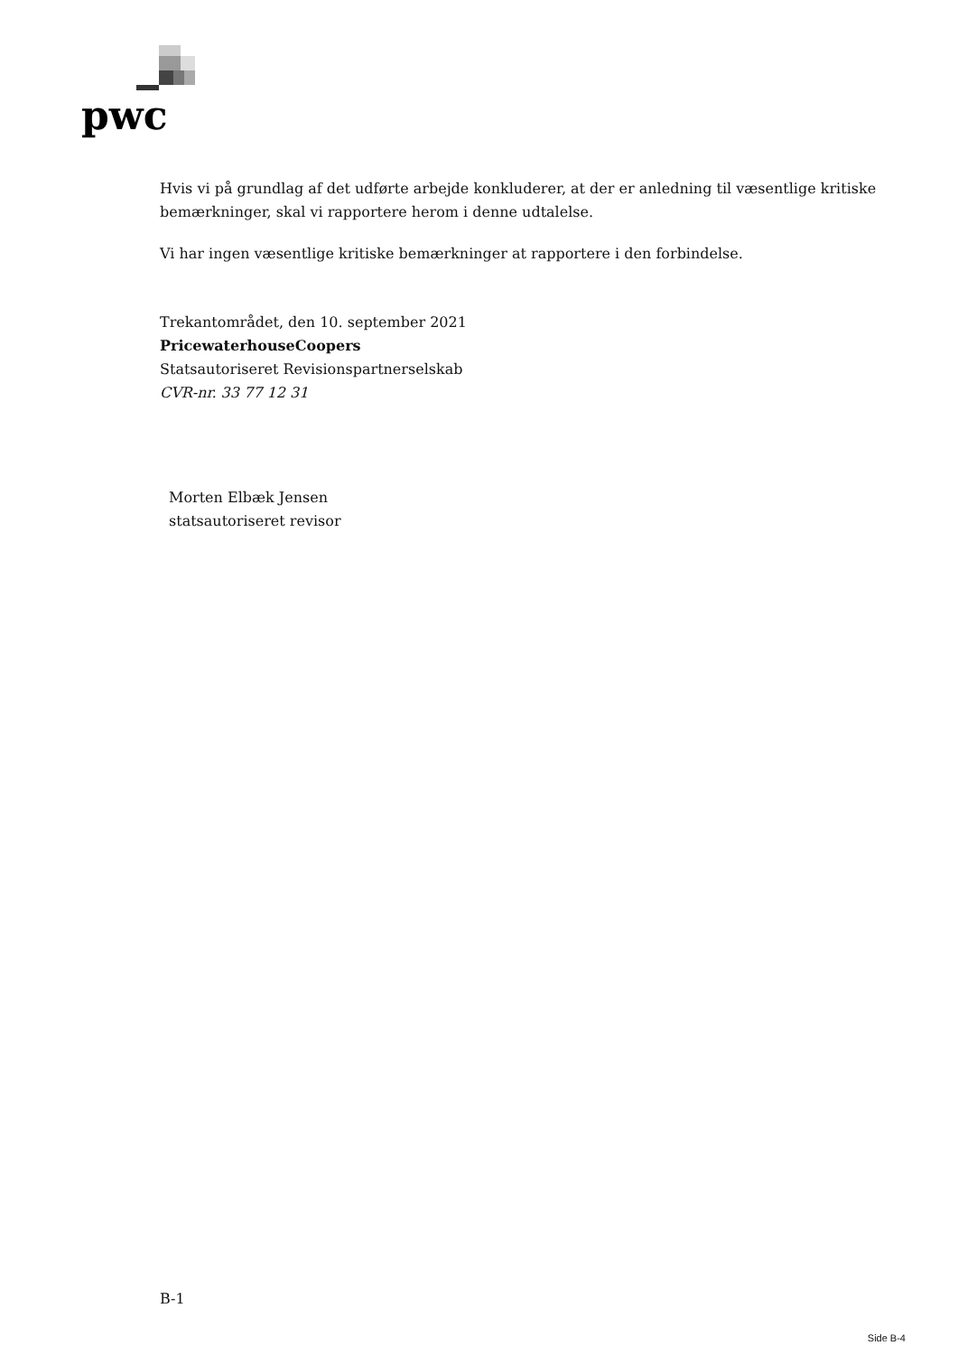pwc
Hvis vi på grundlag af det udførte arbejde konkluderer, at der er anledning til væsentlige kritiske bemærkninger, skal vi rapportere herom i denne udtalelse.
Vi har ingen væsentlige kritiske bemærkninger at rapportere i den forbindelse.
Trekantområdet, den 10. september 2021
PricewaterhouseCoopers
Statsautoriseret Revisionspartnerselskab
CVR-nr. 33 77 12 31
Morten Elbæk Jensen
statsautoriseret revisor
B-1
Side B-4